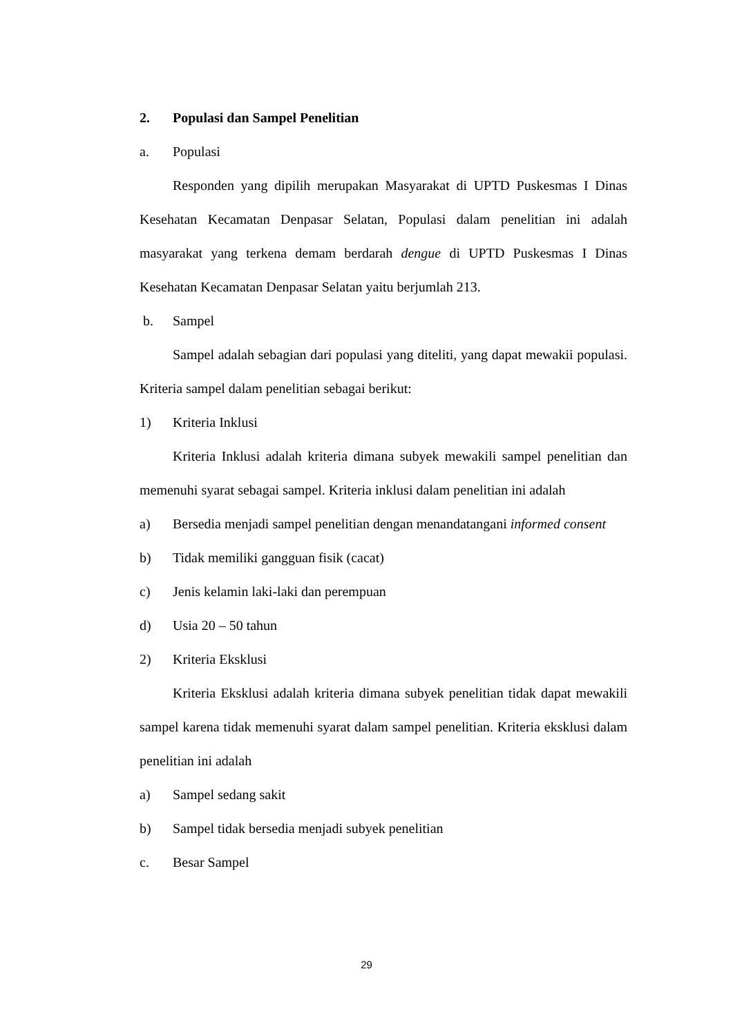2. Populasi dan Sampel Penelitian
a. Populasi
Responden yang dipilih merupakan Masyarakat di UPTD Puskesmas I Dinas Kesehatan Kecamatan Denpasar Selatan, Populasi dalam penelitian ini adalah masyarakat yang terkena demam berdarah dengue di UPTD Puskesmas I Dinas Kesehatan Kecamatan Denpasar Selatan yaitu berjumlah 213.
b. Sampel
Sampel adalah sebagian dari populasi yang diteliti, yang dapat mewakii populasi. Kriteria sampel dalam penelitian sebagai berikut:
1) Kriteria Inklusi
Kriteria Inklusi adalah kriteria dimana subyek mewakili sampel penelitian dan memenuhi syarat sebagai sampel. Kriteria inklusi dalam penelitian ini adalah
a)
Bersedia menjadi sampel penelitian dengan menandatangani informed consent
b) Tidak memiliki gangguan fisik (cacat)
c) Jenis kelamin laki-laki dan perempuan
d) Usia 20 – 50 tahun
2) Kriteria Eksklusi
Kriteria Eksklusi adalah kriteria dimana subyek penelitian tidak dapat mewakili sampel karena tidak memenuhi syarat dalam sampel penelitian. Kriteria eksklusi dalam penelitian ini adalah
a) Sampel sedang sakit
b) Sampel tidak bersedia menjadi subyek penelitian
c. Besar Sampel
29